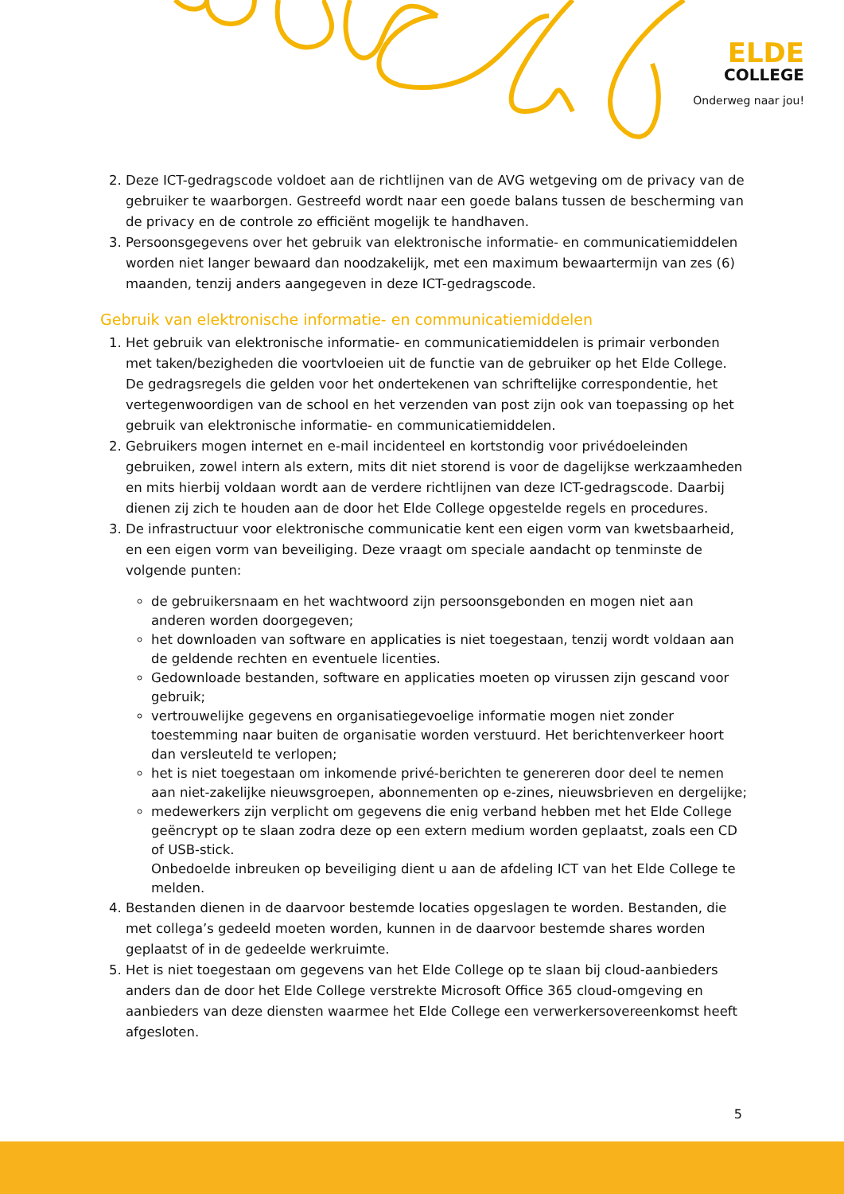ELDE
COLLEGE
Onderweg naar jou!
2. Deze ICT-gedragscode voldoet aan de richtlijnen van de AVG wetgeving om de privacy van de gebruiker te waarborgen. Gestreefd wordt naar een goede balans tussen de bescherming van de privacy en de controle zo efficiënt mogelijk te handhaven.
3. Persoonsgegevens over het gebruik van elektronische informatie- en communicatiemiddelen worden niet langer bewaard dan noodzakelijk, met een maximum bewaartermijn van zes (6) maanden, tenzij anders aangegeven in deze ICT-gedragscode.
Gebruik van elektronische informatie- en communicatiemiddelen
1. Het gebruik van elektronische informatie- en communicatiemiddelen is primair verbonden met taken/bezigheden die voortvloeien uit de functie van de gebruiker op het Elde College. De gedragsregels die gelden voor het ondertekenen van schriftelijke correspondentie, het vertegenwoordigen van de school en het verzenden van post zijn ook van toepassing op het gebruik van elektronische informatie- en communicatiemiddelen.
2. Gebruikers mogen internet en e-mail incidenteel en kortstondig voor privédoeleinden gebruiken, zowel intern als extern, mits dit niet storend is voor de dagelijkse werkzaamheden en mits hierbij voldaan wordt aan de verdere richtlijnen van deze ICT-gedragscode. Daarbij dienen zij zich te houden aan de door het Elde College opgestelde regels en procedures.
3. De infrastructuur voor elektronische communicatie kent een eigen vorm van kwetsbaarheid, en een eigen vorm van beveiliging. Deze vraagt om speciale aandacht op tenminste de volgende punten:
de gebruikersnaam en het wachtwoord zijn persoonsgebonden en mogen niet aan anderen worden doorgegeven;
het downloaden van software en applicaties is niet toegestaan, tenzij wordt voldaan aan de geldende rechten en eventuele licenties.
Gedownloade bestanden, software en applicaties moeten op virussen zijn gescand voor gebruik;
vertrouwelijke gegevens en organisatiegevoelige informatie mogen niet zonder toestemming naar buiten de organisatie worden verstuurd. Het berichtenverkeer hoort dan versleuteld te verlopen;
het is niet toegestaan om inkomende privé-berichten te genereren door deel te nemen aan niet-zakelijke nieuwsgroepen, abonnementen op e-zines, nieuwsbrieven en dergelijke;
medewerkers zijn verplicht om gegevens die enig verband hebben met het Elde College geëncrypt op te slaan zodra deze op een extern medium worden geplaatst, zoals een CD of USB-stick.
Onbedoelde inbreuken op beveiliging dient u aan de afdeling ICT van het Elde College te melden.
4. Bestanden dienen in de daarvoor bestemde locaties opgeslagen te worden. Bestanden, die met collega’s gedeeld moeten worden, kunnen in de daarvoor bestemde shares worden geplaatst of in de gedeelde werkruimte.
5. Het is niet toegestaan om gegevens van het Elde College op te slaan bij cloud-aanbieders anders dan de door het Elde College verstrekte Microsoft Office 365 cloud-omgeving en aanbieders van deze diensten waarmee het Elde College een verwerkersovereenkomst heeft afgesloten.
5